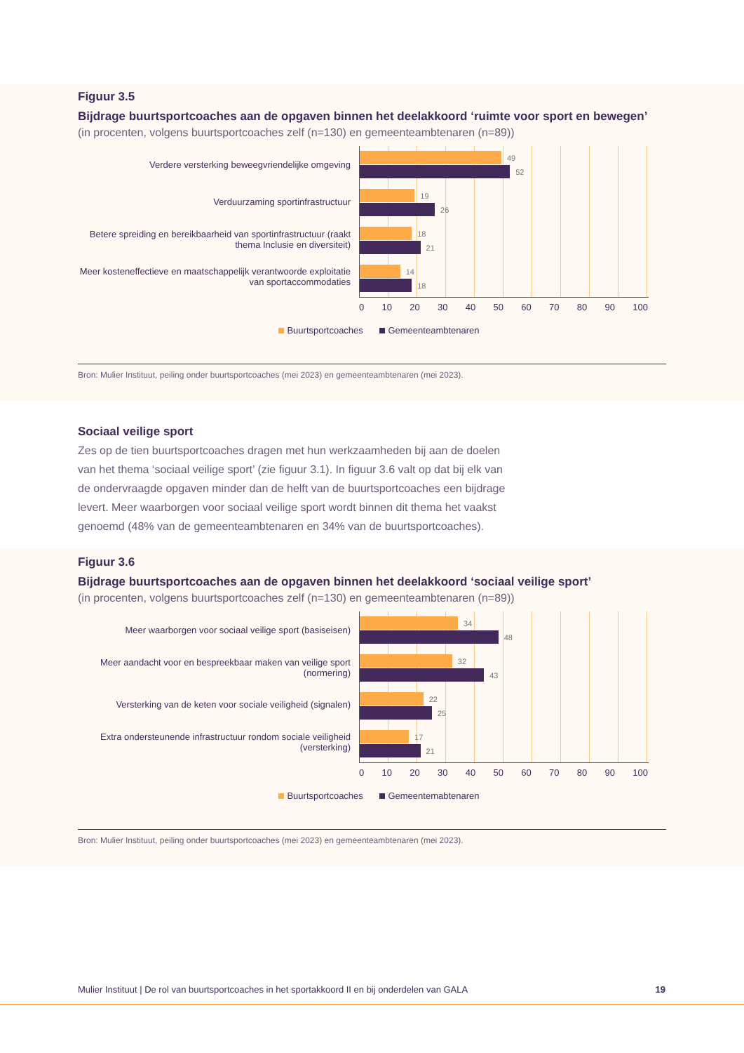Figuur 3.5
Bijdrage buurtsportcoaches aan de opgaven binnen het deelakkoord ‘ruimte voor sport en bewegen’
(in procenten, volgens buurtsportcoaches zelf (n=130) en gemeenteambtenaren (n=89))
Verdere versterking beweegvriendelijke omgeving
Verduurzaming sportinfrastructuur
Betere spreiding en bereikbaarheid van sportinfrastructuur (raakt thema Inclusie en diversiteit)
Meer kosteneffectieve en maatschappelijk verantwoorde exploitatie van sportaccommodaties
49
52
19
26
18
21
14
18
0 10 20 30 40 50 60 70 80 90 100
Buurtsportcoaches Gemeenteambtenaren
Bron: Mulier Instituut, peiling onder buurtsportcoaches (mei 2023) en gemeenteambtenaren (mei 2023).
Sociaal veilige sport
Zes op de tien buurtsportcoaches dragen met hun werkzaamheden bij aan de doelen van het thema ‘sociaal veilige sport’ (zie figuur 3.1). In figuur 3.6 valt op dat bij elk van de ondervraagde opgaven minder dan de helft van de buurtsportcoaches een bijdrage levert. Meer waarborgen voor sociaal veilige sport wordt binnen dit thema het vaakst genoemd (48% van de gemeenteambtenaren en 34% van de buurtsportcoaches).
Figuur 3.6
Bijdrage buurtsportcoaches aan de opgaven binnen het deelakkoord ‘sociaal veilige sport’
(in procenten, volgens buurtsportcoaches zelf (n=130) en gemeenteambtenaren (n=89))
Meer waarborgen voor sociaal veilige sport (basiseisen)
Meer aandacht voor en bespreekbaar maken van veilige sport (normering)
Versterking van de keten voor sociale veiligheid (signalen)
Extra ondersteunende infrastructuur rondom sociale veiligheid (versterking)
34
48
32
43
22
25
17
21
0 10 20 30 40 50 60 70 80 90 100
Buurtsportcoaches Gemeentemabtenaren
Bron: Mulier Instituut, peiling onder buurtsportcoaches (mei 2023) en gemeenteambtenaren (mei 2023).
Mulier Instituut | De rol van buurtsportcoaches in het sportakkoord II en bij onderdelen van GALA 19